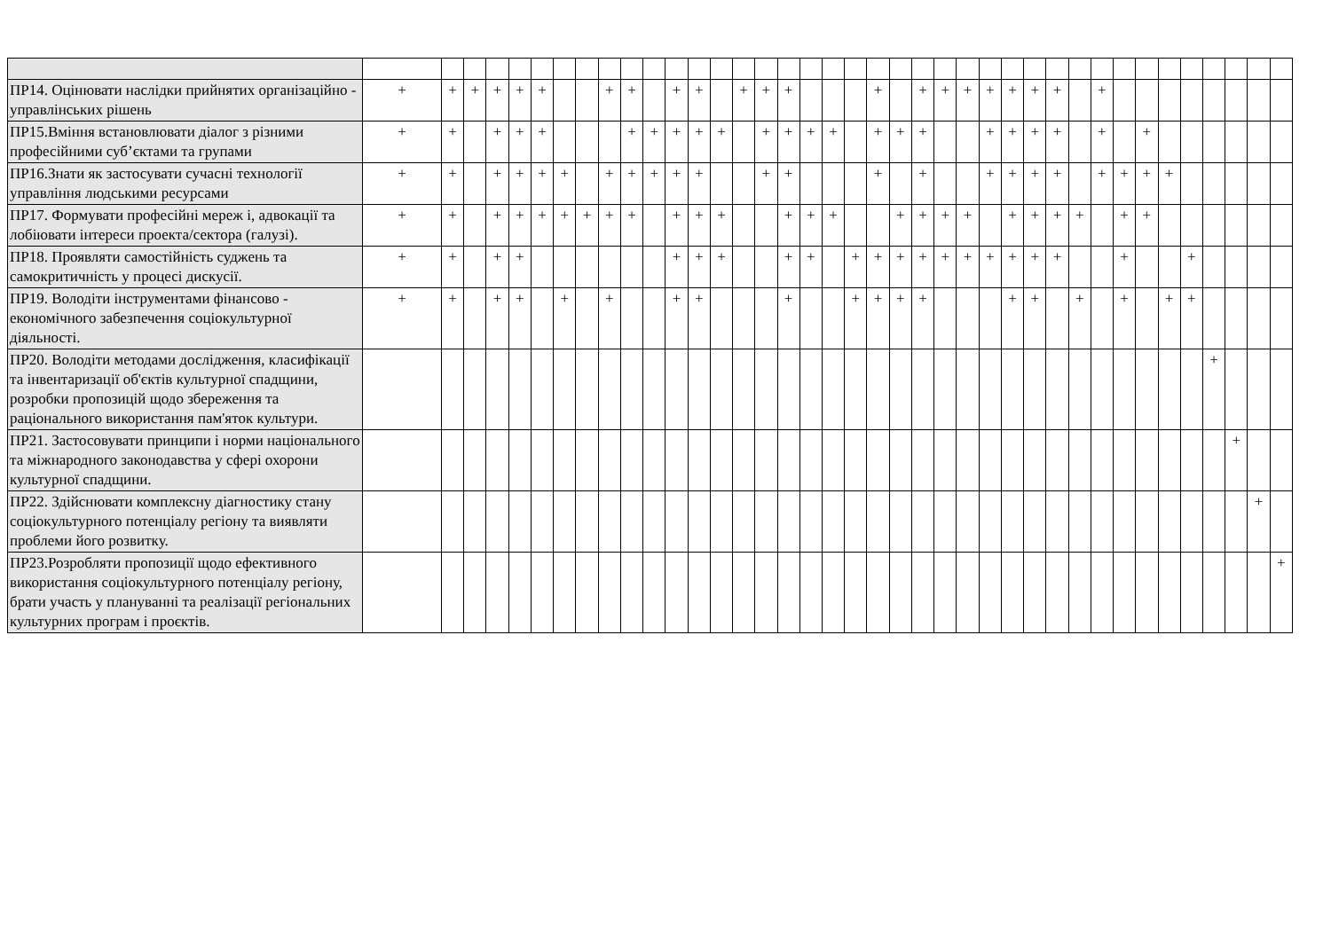| ПР14. Оцінювати наслідки прийнятих організаційно - управлінських рішень | + | + | + | + | + | + | | | + | + | | + | + | | + | + | + | | | | + | | + | + | + | + | + | + | + | | + | | | | | | | | |
| ПР15.Вміння встановлювати діалог з різними професійними суб’єктами та групами | + | + | | + | + | + | | | | + | + | + | + | + | | + | + | + | + | | + | + | + | | | + | + | + | + | | + | | + | | | | | | |
| ПР16.Знати як застосувати сучасні технології управління людськими ресурсами | + | + | | + | + | + | + | | + | + | + | + | + | | | + | + | | | | + | | + | | | + | + | + | + | | + | + | + | + | | | | | |
| ПР17. Формувати професійні мереж і, адвокації та лобіювати інтереси проекта/сектора (галузі). | + | + | | + | + | + | + | + | + | + | | + | + | + | | | + | + | + | | | + | + | + | + | | + | + | + | + | | + | + | | | | | | |
| ПР18. Проявляти самостійність суджень та самокритичність у процесі дискусії. | + | + | | + | + | | | | | | | + | + | + | | | + | + | | + | + | + | + | + | + | + | + | + | + | | | + | | | + | | | | |
| ПР19. Володіти інструментами фінансово - економічного забезпечення соціокультурної діяльності. | + | + | | + | + | | + | | + | | | + | + | | | | + | | | + | + | + | + | | | | + | + | | + | | + | | + | + | | | | |
| ПР20. Володіти методами дослідження, класифікації та інвентаризації об'єктів культурної спадщини, розробки пропозицій щодо збереження та раціонального використання пам'яток культури. | | | | | | | | | | | | | | | | | | | | | | | | | | | | | | | | | | | | + | | | |
| ПР21. Застосовувати принципи і норми національного та міжнародного законодавства у сфері охорони культурної спадщини. | | | | | | | | | | | | | | | | | | | | | | | | | | | | | | | | | | | | | + | | |
| ПР22. Здійснювати комплексну діагностику стану соціокультурного потенціалу регіону та виявляти проблеми його розвитку. | | | | | | | | | | | | | | | | | | | | | | | | | | | | | | | | | | | | | | + | |
| ПР23.Розробляти пропозиції щодо ефективного використання соціокультурного потенціалу регіону, брати участь у плануванні та реалізації регіональних культурних програм і проєктів. | | | | | | | | | | | | | | | | | | | | | | | | | | | | | | | | | | | | | | | + |